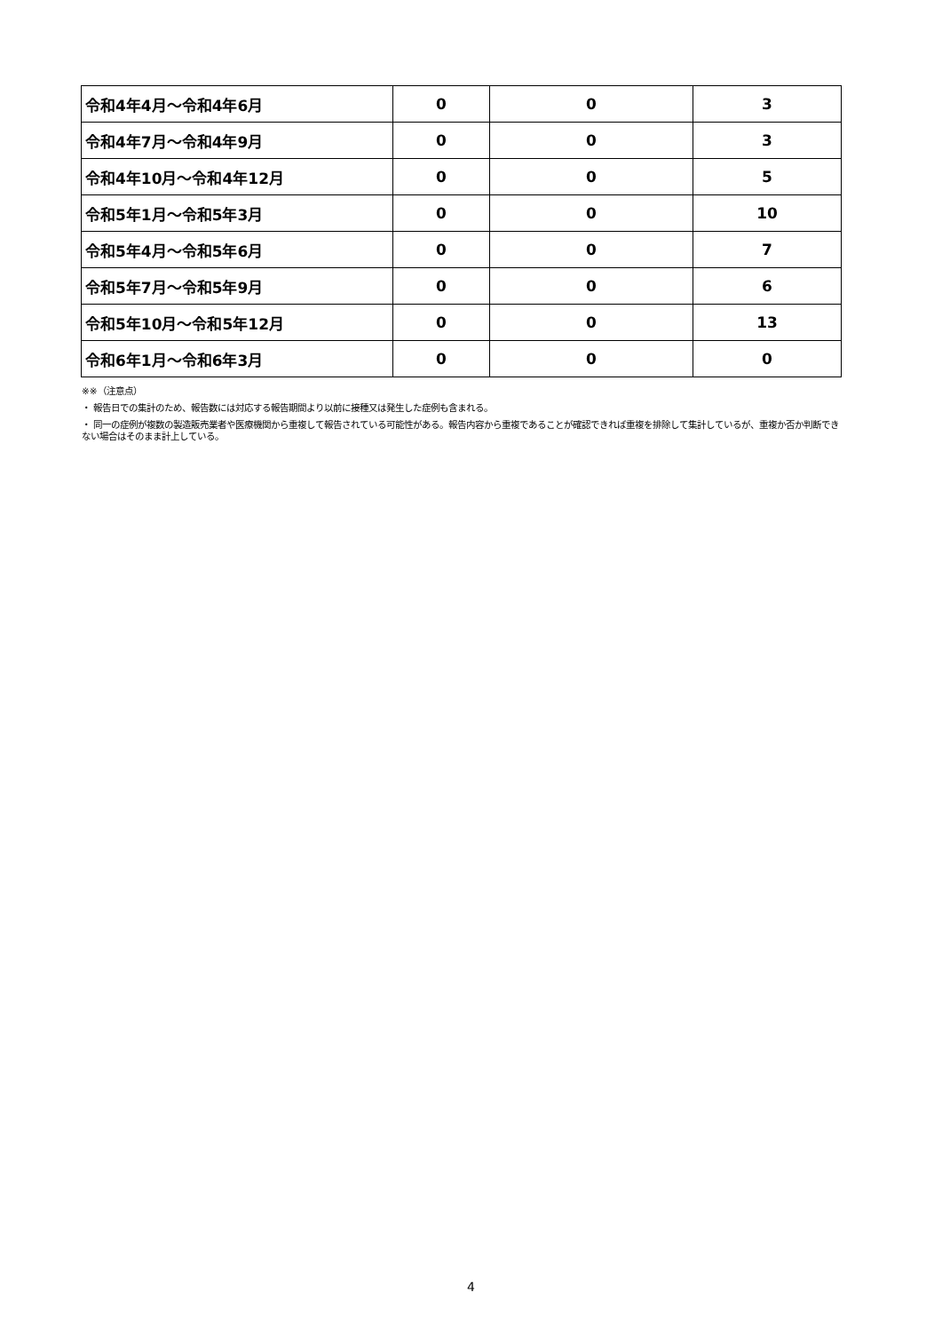| 令和4年4月～令和4年6月 | 0 | 0 | 3 |
| 令和4年7月～令和4年9月 | 0 | 0 | 3 |
| 令和4年10月～令和4年12月 | 0 | 0 | 5 |
| 令和5年1月～令和5年3月 | 0 | 0 | 10 |
| 令和5年4月～令和5年6月 | 0 | 0 | 7 |
| 令和5年7月～令和5年9月 | 0 | 0 | 6 |
| 令和5年10月～令和5年12月 | 0 | 0 | 13 |
| 令和6年1月～令和6年3月 | 0 | 0 | 0 |
※※（注意点）
・ 報告日での集計のため、報告数には対応する報告期間より以前に接種又は発生した症例も含まれる。
・ 同一の症例が複数の製造販売業者や医療機関から重複して報告されている可能性がある。報告内容から重複であることが確認できれば重複を排除して集計しているが、重複か否か判断できない場合はそのまま計上している。
4